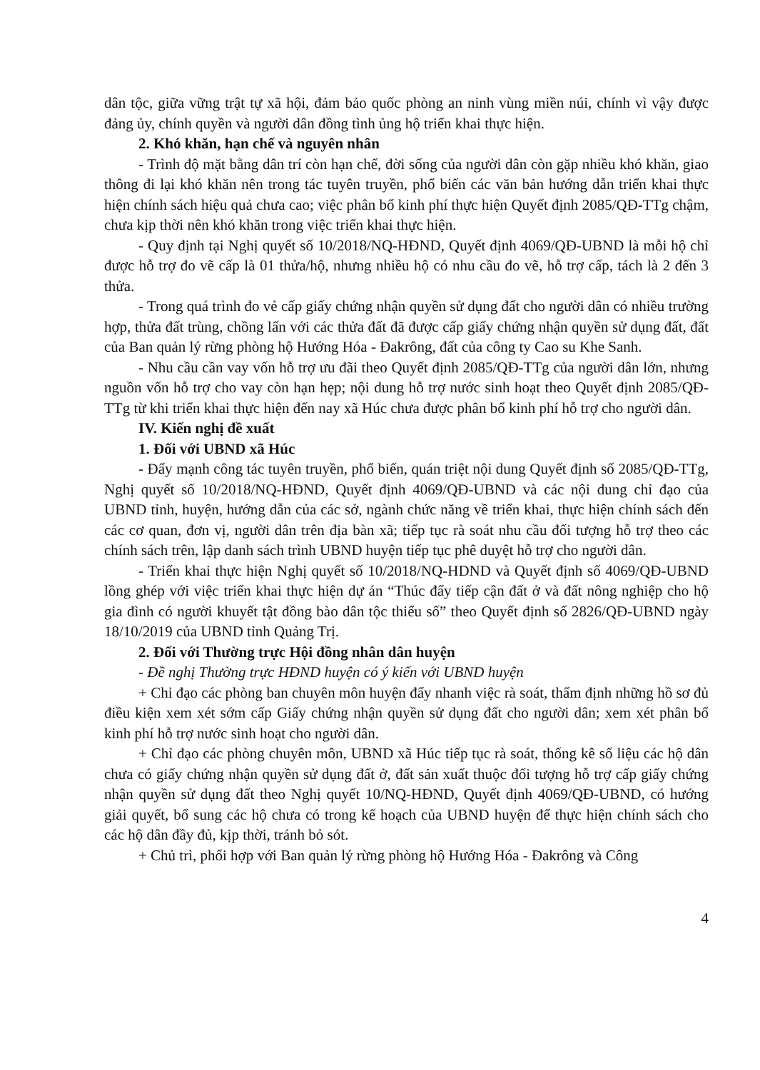dân tộc, giữa vững trật tự xã hội, đảm bảo quốc phòng an ninh vùng miền núi, chính vì vậy được đảng ủy, chính quyền và người dân đồng tình ủng hộ triển khai thực hiện.
2. Khó khăn, hạn chế và nguyên nhân
- Trình độ mặt bằng dân trí còn hạn chế, đời sống của người dân còn gặp nhiều khó khăn, giao thông đi lại khó khăn nên trong tác tuyên truyền, phổ biến các văn bản hướng dẫn triển khai thực hiện chính sách hiệu quả chưa cao; việc phân bổ kinh phí thực hiện Quyết định 2085/QĐ-TTg chậm, chưa kịp thời nên khó khăn trong việc triển khai thực hiện.
- Quy định tại Nghị quyết số 10/2018/NQ-HĐND, Quyết định 4069/QĐ-UBND là mỗi hộ chỉ được hỗ trợ đo vẽ cấp là 01 thửa/hộ, nhưng nhiều hộ có nhu cầu đo vẽ, hỗ trợ cấp, tách là 2 đến 3 thửa.
- Trong quá trình đo vẻ cấp giấy chứng nhận quyền sử dụng đất cho người dân có nhiều trường hợp, thửa đất trùng, chồng lấn với các thửa đất đã được cấp giấy chứng nhận quyền sử dụng đất, đất của Ban quản lý rừng phòng hộ Hướng Hóa - Đakrông, đất của công ty Cao su Khe Sanh.
- Nhu cầu cần vay vốn hỗ trợ ưu đãi theo Quyết định 2085/QĐ-TTg của người dân lớn, nhưng nguồn vốn hỗ trợ cho vay còn hạn hẹp; nội dung hỗ trợ nước sinh hoạt theo Quyết định 2085/QĐ-TTg từ khi triển khai thực hiện đến nay xã Húc chưa được phân bổ kinh phí hỗ trợ cho người dân.
IV. Kiến nghị đề xuất
1. Đối với UBND xã Húc
- Đẩy mạnh công tác tuyên truyền, phổ biến, quán triệt nội dung Quyết định số 2085/QĐ-TTg, Nghị quyết số 10/2018/NQ-HĐND, Quyết định 4069/QĐ-UBND và các nội dung chỉ đạo của UBND tỉnh, huyện, hướng dẫn của các sở, ngành chức năng về triển khai, thực hiện chính sách đến các cơ quan, đơn vị, người dân trên địa bàn xã; tiếp tục rà soát nhu cầu đối tượng hỗ trợ theo các chính sách trên, lập danh sách trình UBND huyện tiếp tục phê duyệt hỗ trợ cho người dân.
- Triển khai thực hiện Nghị quyết số 10/2018/NQ-HDND và Quyết định số 4069/QĐ-UBND lồng ghép với việc triển khai thực hiện dự án “Thúc đẩy tiếp cận đất ở và đất nông nghiệp cho hộ gia đình có người khuyết tật đồng bào dân tộc thiểu số” theo Quyết định số 2826/QĐ-UBND ngày 18/10/2019 của UBND tỉnh Quảng Trị.
2. Đối với Thường trực Hội đồng nhân dân huyện
- Đề nghị Thường trực HĐND huyện có ý kiến với UBND huyện
+ Chỉ đạo các phòng ban chuyên môn huyện đẩy nhanh việc rà soát, thẩm định những hồ sơ đủ điều kiện xem xét sớm cấp Giấy chứng nhận quyền sử dụng đất cho người dân; xem xét phân bổ kinh phí hỗ trợ nước sinh hoạt cho người dân.
+ Chỉ đạo các phòng chuyên môn, UBND xã Húc tiếp tục rà soát, thống kê số liệu các hộ dân chưa có giấy chứng nhận quyền sử dụng đất ở, đất sản xuất thuộc đối tượng hỗ trợ cấp giấy chứng nhận quyền sử dụng đất theo Nghị quyết 10/NQ-HĐND, Quyết định 4069/QĐ-UBND, có hướng giải quyết, bổ sung các hộ chưa có trong kế hoạch của UBND huyện để thực hiện chính sách cho các hộ dân đầy đủ, kịp thời, tránh bỏ sót.
+ Chủ trì, phối hợp với Ban quản lý rừng phòng hộ Hướng Hóa - Đakrông và Công
4